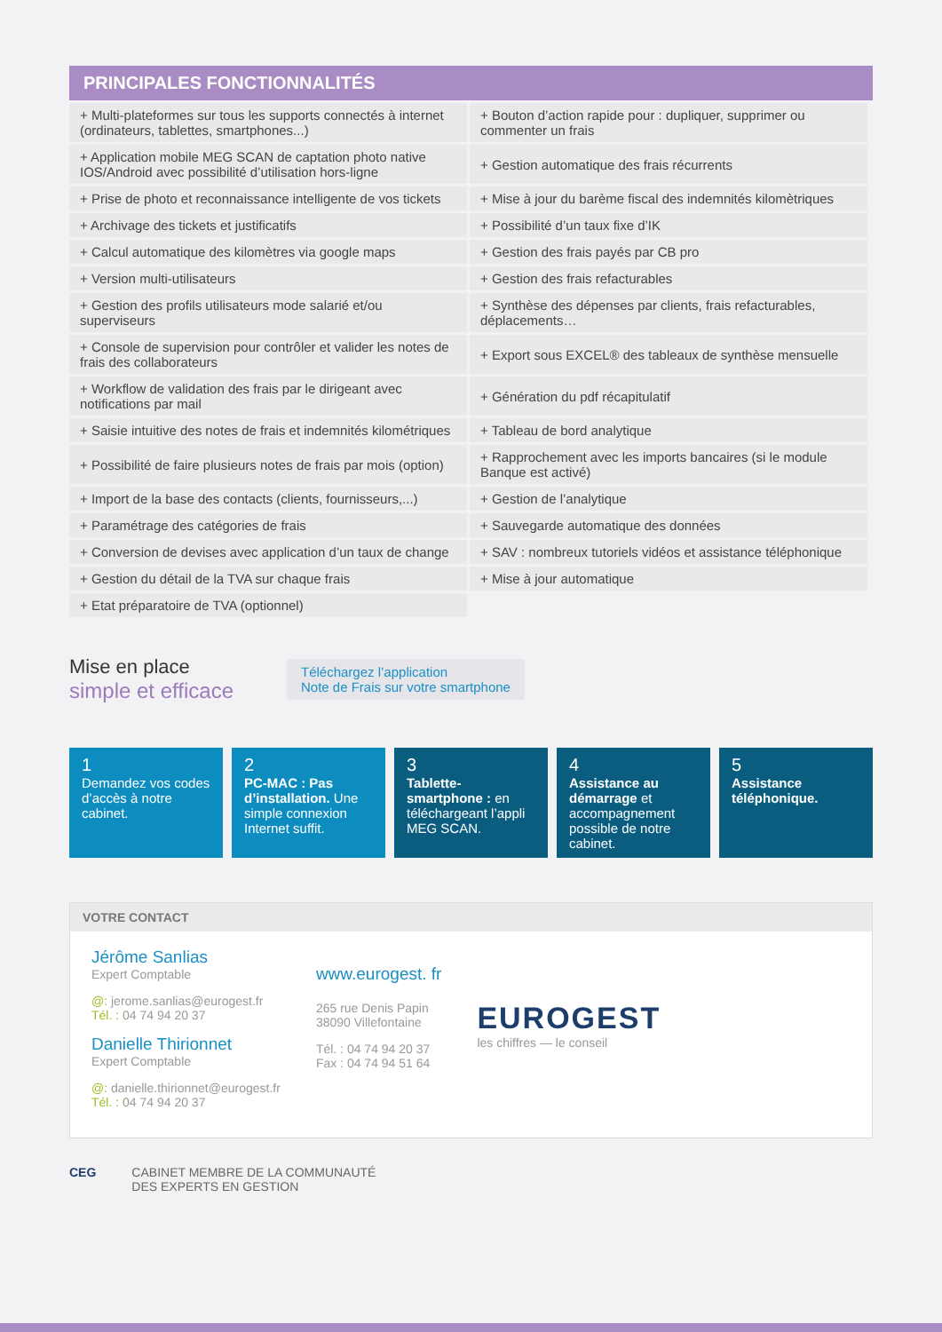PRINCIPALES FONCTIONNALITÉS
| + Multi-plateformes sur tous les supports connectés à internet (ordinateurs, tablettes, smartphones...) | + Bouton d’action rapide pour : dupliquer, supprimer ou commenter un frais |
| + Application mobile MEG SCAN de captation photo native IOS/Android avec possibilité d’utilisation hors-ligne | + Gestion automatique des frais récurrents |
| + Prise de photo et reconnaissance intelligente de vos tickets | + Mise à jour du barème fiscal des indemnités kilomètriques |
| + Archivage des tickets et justificatifs | + Possibilité d’un taux fixe d’IK |
| + Calcul automatique des kilomètres via google maps | + Gestion des frais payés par CB pro |
| + Version multi-utilisateurs | + Gestion des frais refacturables |
| + Gestion des profils utilisateurs mode salarié et/ou superviseurs | + Synthèse des dépenses par clients, frais refacturables, déplacements… |
| + Console de supervision pour contrôler et valider les notes de frais des collaborateurs | + Export sous EXCEL® des tableaux de synthèse mensuelle |
| + Workflow de validation des frais par le dirigeant avec notifications par mail | + Génération du pdf récapitulatif |
| + Saisie intuitive des notes de frais et indemnités kilométriques | + Tableau de bord analytique |
| + Possibilité de faire plusieurs notes de frais par mois (option) | + Rapprochement avec les imports bancaires (si le module Banque est activé) |
| + Import de la base des contacts (clients, fournisseurs,...) | + Gestion de l’analytique |
| + Paramétrage des catégories de frais | + Sauvegarde automatique des données |
| + Conversion de devises avec application d’un taux de change | + SAV : nombreux tutoriels vidéos et assistance téléphonique |
| + Gestion du détail de la TVA sur chaque frais | + Mise à jour automatique |
| + Etat préparatoire de TVA (optionnel) | |
Mise en place
simple et efficace
Téléchargez l’application
Note de Frais sur votre smartphone
1
Demandez vos codes d’accès à notre cabinet.
2
PC-MAC : Pas d’installation. Une simple connexion Internet suffit.
3
Tablette-smartphone : en téléchargeant l’appli MEG SCAN.
4
Assistance au démarrage et accompagnement possible de notre cabinet.
5
Assistance téléphonique.
VOTRE CONTACT
Jérôme Sanlias
Expert Comptable
@: jerome.sanlias@eurogest.fr
Tél. : 04 74 94 20 37
Danielle Thirionnet
Expert Comptable
@: danielle.thirionnet@eurogest.fr
Tél. : 04 74 94 20 37
www.eurogest. fr
265 rue Denis Papin
38090 Villefontaine
Tél. : 04 74 94 20 37
Fax : 04 74 94 51 64
EUROGEST
les chiffres — le conseil
CEG CABINET MEMBRE DE LA COMMUNAUTÉ
DES EXPERTS EN GESTION